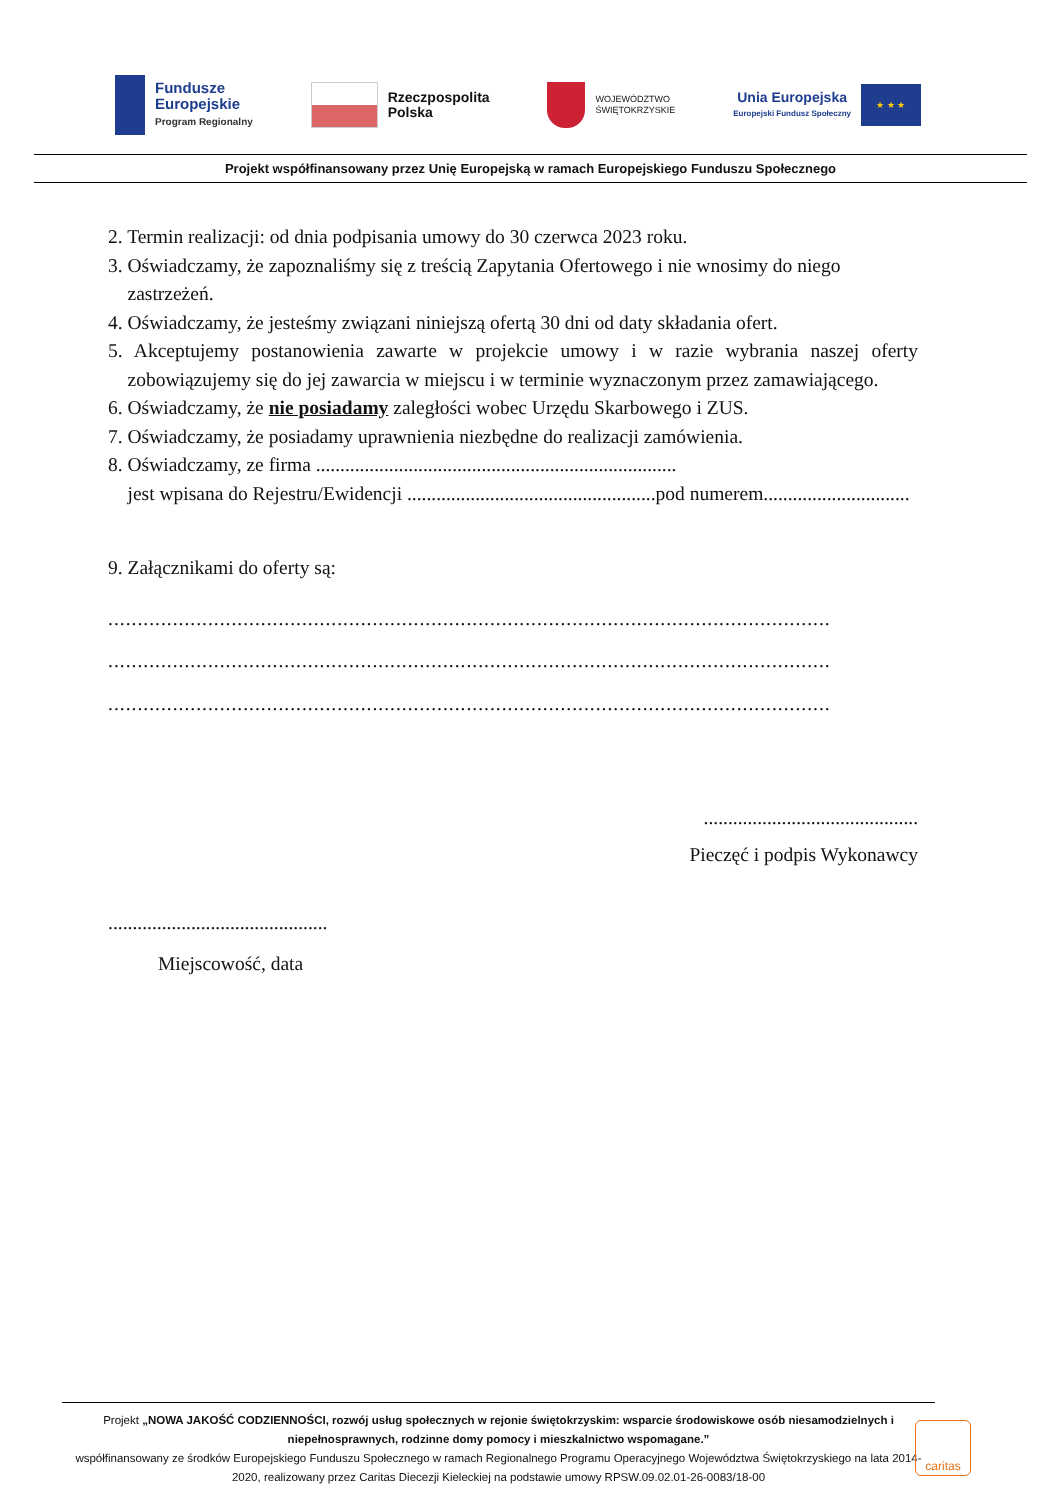Fundusze
Europejskie
Program Regionalny
Rzeczpospolita
Polska
WOJEWÓDZTWO
ŚWIĘTOKRZYSKIE
Unia Europejska
Europejski Fundusz Społeczny
★ ★ ★
Projekt współfinansowany przez Unię Europejską w ramach Europejskiego Funduszu Społecznego
2. Termin realizacji: od dnia podpisania umowy do 30 czerwca 2023 roku.
3. Oświadczamy, że zapoznaliśmy się z treścią Zapytania Ofertowego i nie wnosimy do niego
zastrzeżeń.
4. Oświadczamy, że jesteśmy związani niniejszą ofertą 30 dni od daty składania ofert.
5. Akceptujemy postanowienia zawarte w projekcie umowy i w razie wybrania naszej oferty zobowiązujemy się do jej zawarcia w miejscu i w terminie wyznaczonym przez zamawiającego.
6. Oświadczamy, że nie posiadamy zaległości wobec Urzędu Skarbowego i ZUS.
7. Oświadczamy, że posiadamy uprawnienia niezbędne do realizacji zamówienia.
8. Oświadczamy, ze firma ..........................................................................
jest wpisana do Rejestru/Ewidencji ...................................................pod numerem..............................
9. Załącznikami do oferty są:
...........................................................................................................................
...........................................................................................................................
...........................................................................................................................
............................................
Pieczęć i podpis Wykonawcy
.............................................
Miejscowość, data
Projekt „NOWA JAKOŚĆ CODZIENNOŚCI, rozwój usług społecznych w rejonie świętokrzyskim: wsparcie środowiskowe osób niesamodzielnych i niepełnosprawnych, rodzinne domy pomocy i mieszkalnictwo wspomagane.”
współfinansowany ze środków Europejskiego Funduszu Społecznego w ramach Regionalnego Programu Operacyjnego Województwa Świętokrzyskiego na lata 2014-2020, realizowany przez Caritas Diecezji Kieleckiej na podstawie umowy RPSW.09.02.01-26-0083/18-00
caritas